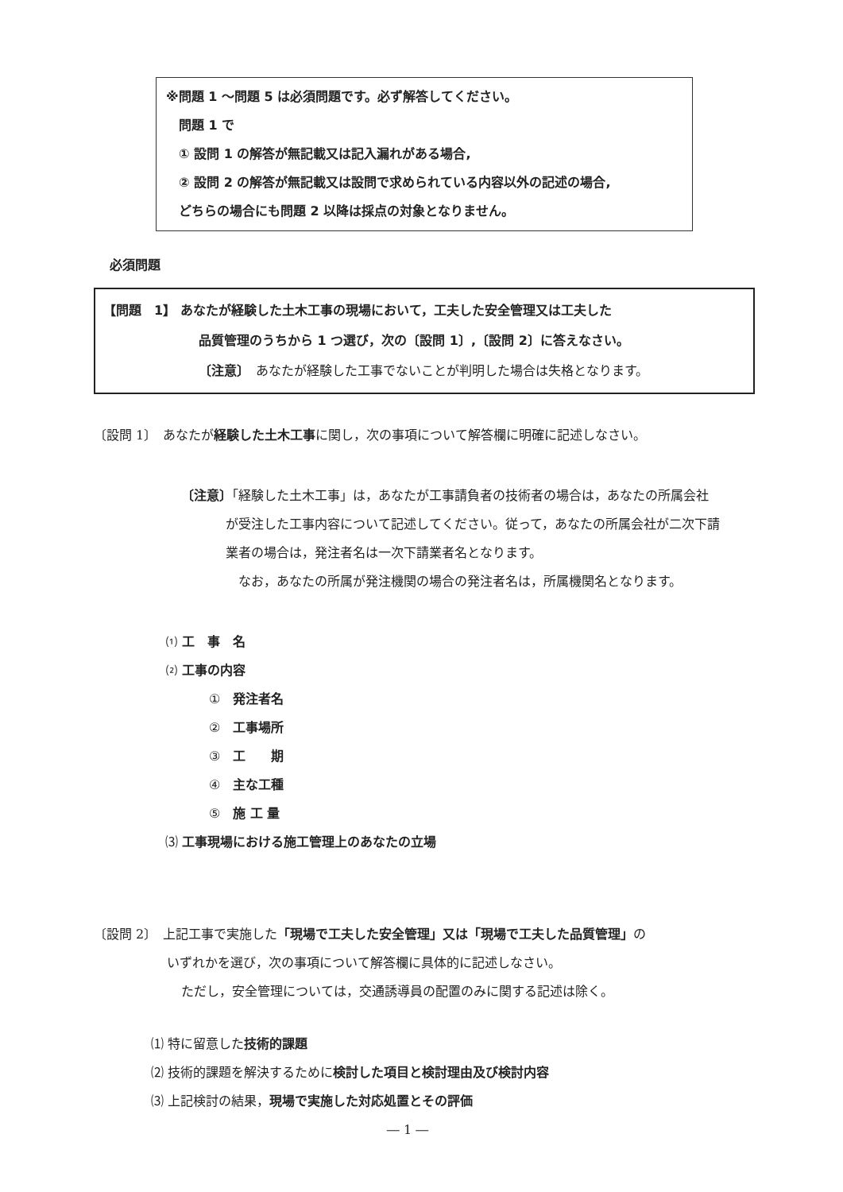※問題 1 ～問題 5 は必須問題です。必ず解答してください。
問題 1 で
① 設問 1 の解答が無記載又は記入漏れがある場合,
② 設問 2 の解答が無記載又は設問で求められている内容以外の記述の場合,
どちらの場合にも問題 2 以降は採点の対象となりません。
必須問題
【問題　1】 あなたが経験した土木工事の現場において，工夫した安全管理又は工夫した
品質管理のうちから 1 つ選び，次の〔設問 1〕,〔設問 2〕に答えなさい。
〔注意〕　あなたが経験した工事でないことが判明した場合は失格となります。
〔設問 1〕　あなたが経験した土木工事に関し，次の事項について解答欄に明確に記述しなさい。
〔注意〕「経験した土木工事」は，あなたが工事請負者の技術者の場合は，あなたの所属会社
が受注した工事内容について記述してください。従って，あなたの所属会社が二次下請
業者の場合は，発注者名は一次下請業者名となります。
なお，あなたの所属が発注機関の場合の発注者名は，所属機関名となります。
⑴ 工　事　名
⑵ 工事の内容
①　発注者名
②　工事場所
③　工　　期
④　主な工種
⑤　施 工 量
⑶ 工事現場における施工管理上のあなたの立場
〔設問 2〕　上記工事で実施した「現場で工夫した安全管理」又は「現場で工夫した品質管理」の
いずれかを選び，次の事項について解答欄に具体的に記述しなさい。
ただし，安全管理については，交通誘導員の配置のみに関する記述は除く。
⑴ 特に留意した技術的課題
⑵ 技術的課題を解決するために検討した項目と検討理由及び検討内容
⑶ 上記検討の結果，現場で実施した対応処置とその評価
― 1 ―